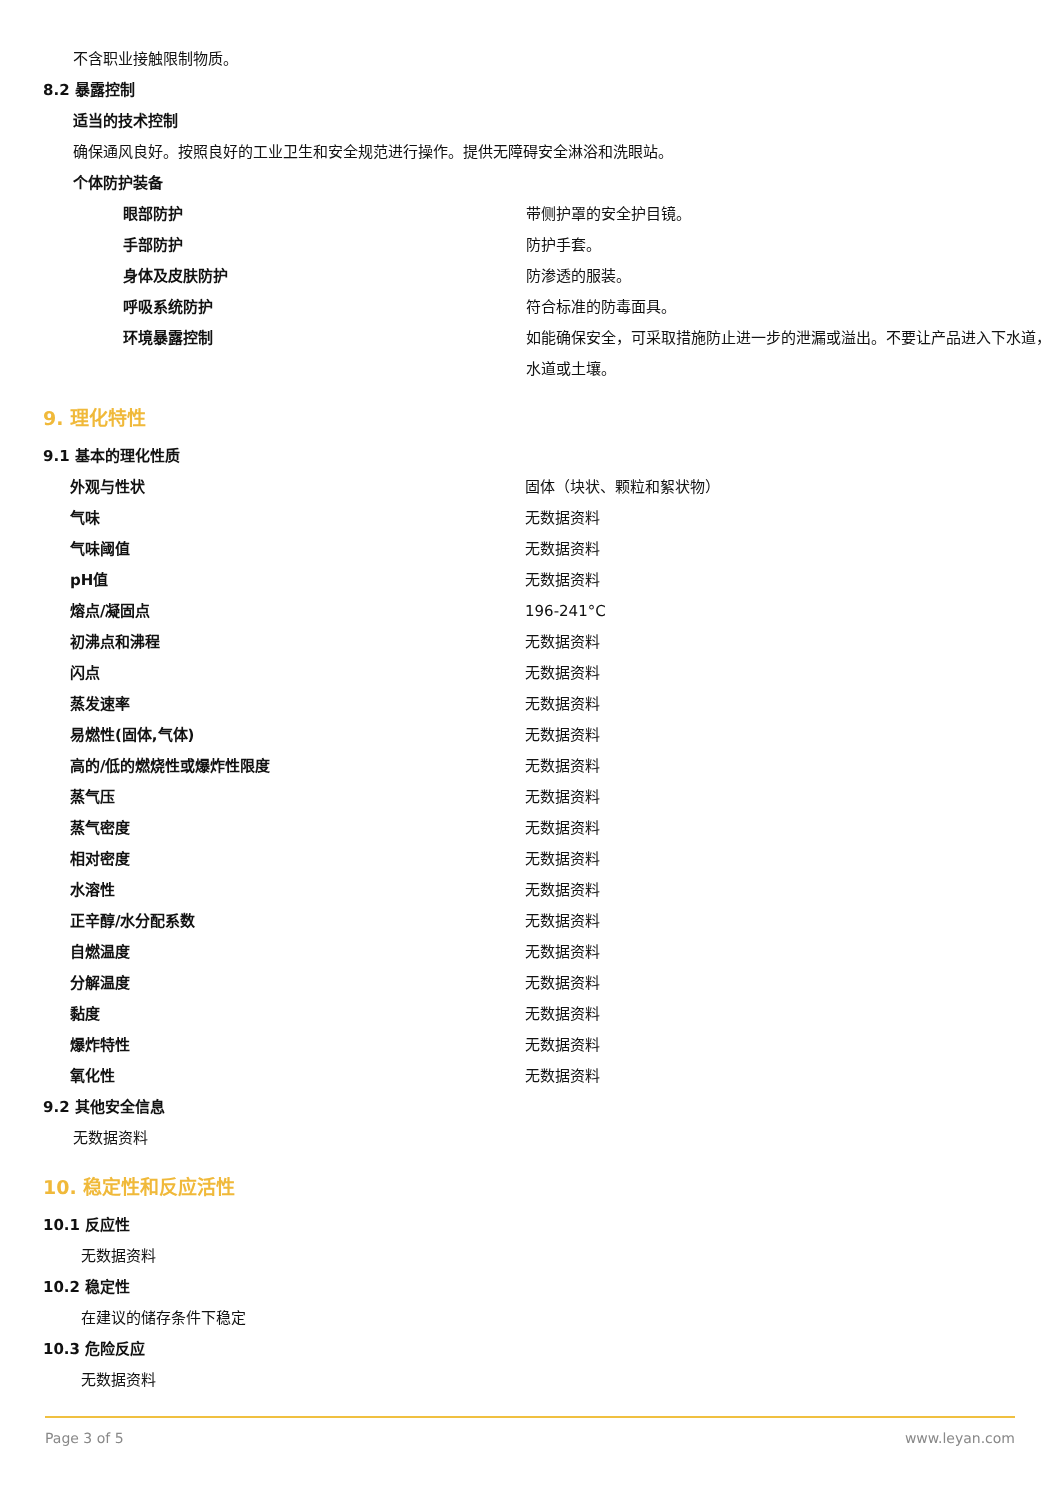不含职业接触限制物质。
8.2 暴露控制
适当的技术控制
确保通风良好。按照良好的工业卫生和安全规范进行操作。提供无障碍安全淋浴和洗眼站。
个体防护装备
| 眼部防护 | 带侧护罩的安全护目镜。 |
| 手部防护 | 防护手套。 |
| 身体及皮肤防护 | 防渗透的服装。 |
| 呼吸系统防护 | 符合标准的防毒面具。 |
| 环境暴露控制 | 如能确保安全，可采取措施防止进一步的泄漏或溢出。不要让产品进入下水道，水道或土壤。 |
9. 理化特性
9.1 基本的理化性质
| 外观与性状 | 固体（块状、颗粒和絮状物） |
| 气味 | 无数据资料 |
| 气味阈值 | 无数据资料 |
| pH值 | 无数据资料 |
| 熔点/凝固点 | 196-241°C |
| 初沸点和沸程 | 无数据资料 |
| 闪点 | 无数据资料 |
| 蒸发速率 | 无数据资料 |
| 易燃性(固体,气体) | 无数据资料 |
| 高的/低的燃烧性或爆炸性限度 | 无数据资料 |
| 蒸气压 | 无数据资料 |
| 蒸气密度 | 无数据资料 |
| 相对密度 | 无数据资料 |
| 水溶性 | 无数据资料 |
| 正辛醇/水分配系数 | 无数据资料 |
| 自燃温度 | 无数据资料 |
| 分解温度 | 无数据资料 |
| 黏度 | 无数据资料 |
| 爆炸特性 | 无数据资料 |
| 氧化性 | 无数据资料 |
9.2 其他安全信息
无数据资料
10. 稳定性和反应活性
10.1 反应性
无数据资料
10.2 稳定性
在建议的储存条件下稳定
10.3 危险反应
无数据资料
Page 3 of 5 www.leyan.com